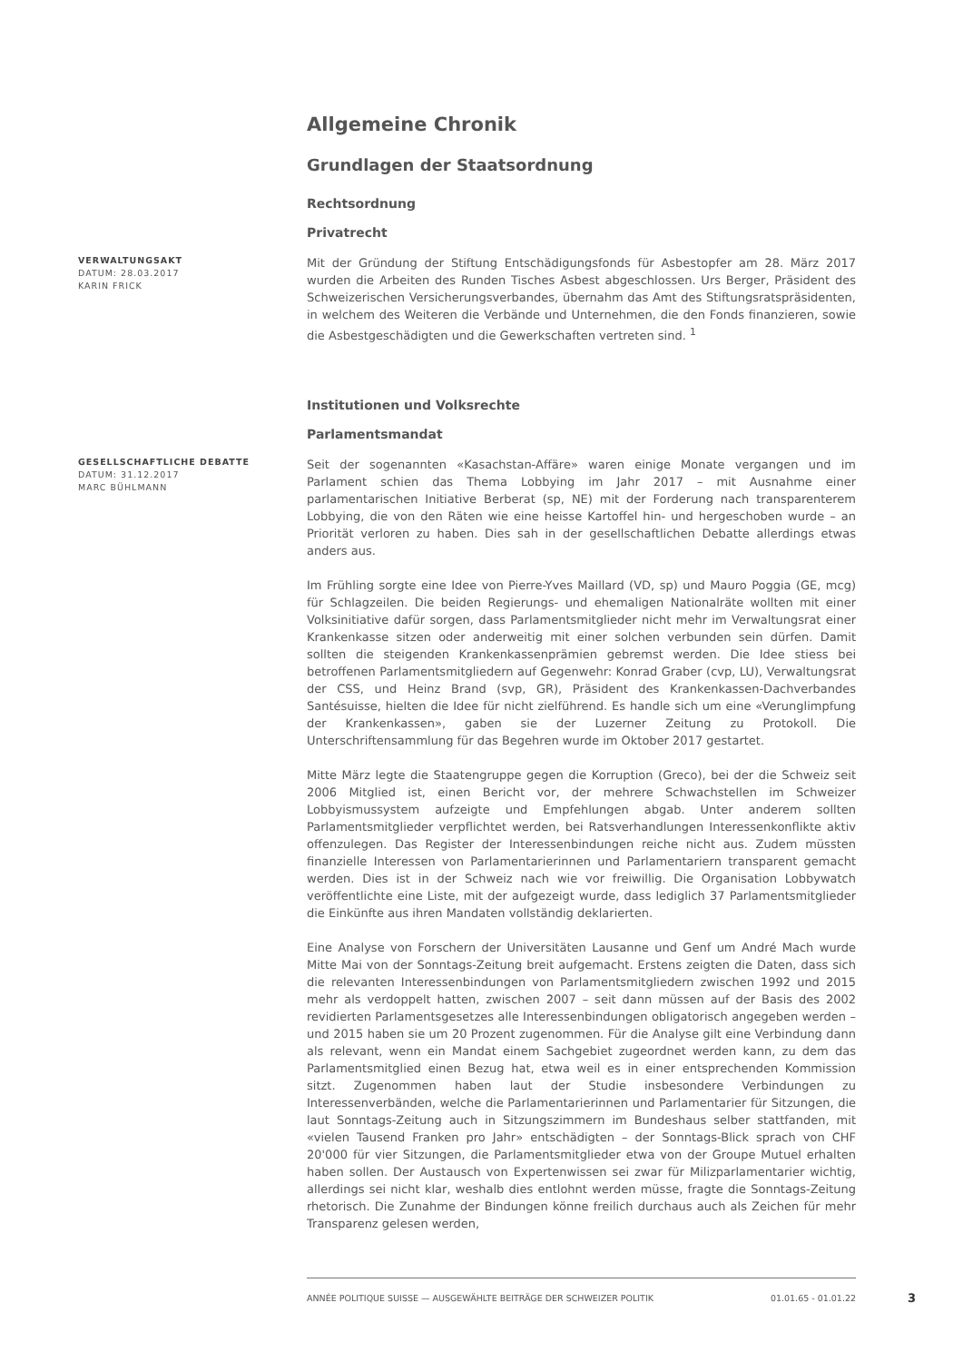Allgemeine Chronik
Grundlagen der Staatsordnung
Rechtsordnung
Privatrecht
VERWALTUNGSAKT
DATUM: 28.03.2017
KARIN FRICK
Mit der Gründung der Stiftung Entschädigungsfonds für Asbestopfer am 28. März 2017 wurden die Arbeiten des Runden Tisches Asbest abgeschlossen. Urs Berger, Präsident des Schweizerischen Versicherungsverbandes, übernahm das Amt des Stiftungsratspräsidenten, in welchem des Weiteren die Verbände und Unternehmen, die den Fonds finanzieren, sowie die Asbestgeschädigten und die Gewerkschaften vertreten sind. <sup>1</sup>
Institutionen und Volksrechte
Parlamentsmandat
GESELLSCHAFTLICHE DEBATTE
DATUM: 31.12.2017
MARC BÜHLMANN
Seit der sogenannten «Kasachstan-Affäre» waren einige Monate vergangen und im Parlament schien das Thema Lobbying im Jahr 2017 – mit Ausnahme einer parlamentarischen Initiative Berberat (sp, NE) mit der Forderung nach transparenterem Lobbying, die von den Räten wie eine heisse Kartoffel hin- und hergeschoben wurde – an Priorität verloren zu haben. Dies sah in der gesellschaftlichen Debatte allerdings etwas anders aus.
Im Frühling sorgte eine Idee von Pierre-Yves Maillard (VD, sp) und Mauro Poggia (GE, mcg) für Schlagzeilen. Die beiden Regierungs- und ehemaligen Nationalräte wollten mit einer Volksinitiative dafür sorgen, dass Parlamentsmitglieder nicht mehr im Verwaltungsrat einer Krankenkasse sitzen oder anderweitig mit einer solchen verbunden sein dürfen. Damit sollten die steigenden Krankenkassenprämien gebremst werden. Die Idee stiess bei betroffenen Parlamentsmitgliedern auf Gegenwehr: Konrad Graber (cvp, LU), Verwaltungsrat der CSS, und Heinz Brand (svp, GR), Präsident des Krankenkassen-Dachverbandes Santésuisse, hielten die Idee für nicht zielführend. Es handle sich um eine «Verunglimpfung der Krankenkassen», gaben sie der Luzerner Zeitung zu Protokoll. Die Unterschriftensammlung für das Begehren wurde im Oktober 2017 gestartet.
Mitte März legte die Staatengruppe gegen die Korruption (Greco), bei der die Schweiz seit 2006 Mitglied ist, einen Bericht vor, der mehrere Schwachstellen im Schweizer Lobbyismussystem aufzeigte und Empfehlungen abgab. Unter anderem sollten Parlamentsmitglieder verpflichtet werden, bei Ratsverhandlungen Interessenkonflikte aktiv offenzulegen. Das Register der Interessenbindungen reiche nicht aus. Zudem müssten finanzielle Interessen von Parlamentarierinnen und Parlamentariern transparent gemacht werden. Dies ist in der Schweiz nach wie vor freiwillig. Die Organisation Lobbywatch veröffentlichte eine Liste, mit der aufgezeigt wurde, dass lediglich 37 Parlamentsmitglieder die Einkünfte aus ihren Mandaten vollständig deklarierten.
Eine Analyse von Forschern der Universitäten Lausanne und Genf um André Mach wurde Mitte Mai von der Sonntags-Zeitung breit aufgemacht. Erstens zeigten die Daten, dass sich die relevanten Interessenbindungen von Parlamentsmitgliedern zwischen 1992 und 2015 mehr als verdoppelt hatten, zwischen 2007 – seit dann müssen auf der Basis des 2002 revidierten Parlamentsgesetzes alle Interessenbindungen obligatorisch angegeben werden – und 2015 haben sie um 20 Prozent zugenommen. Für die Analyse gilt eine Verbindung dann als relevant, wenn ein Mandat einem Sachgebiet zugeordnet werden kann, zu dem das Parlamentsmitglied einen Bezug hat, etwa weil es in einer entsprechenden Kommission sitzt. Zugenommen haben laut der Studie insbesondere Verbindungen zu Interessenverbänden, welche die Parlamentarierinnen und Parlamentarier für Sitzungen, die laut Sonntags-Zeitung auch in Sitzungszimmern im Bundeshaus selber stattfanden, mit «vielen Tausend Franken pro Jahr» entschädigten – der Sonntags-Blick sprach von CHF 20'000 für vier Sitzungen, die Parlamentsmitglieder etwa von der Groupe Mutuel erhalten haben sollen. Der Austausch von Expertenwissen sei zwar für Milizparlamentarier wichtig, allerdings sei nicht klar, weshalb dies entlohnt werden müsse, fragte die Sonntags-Zeitung rhetorisch. Die Zunahme der Bindungen könne freilich durchaus auch als Zeichen für mehr Transparenz gelesen werden,
ANNÉE POLITIQUE SUISSE — AUSGEWÄHLTE BEITRÄGE DER SCHWEIZER POLITIK 01.01.65 - 01.01.22
3